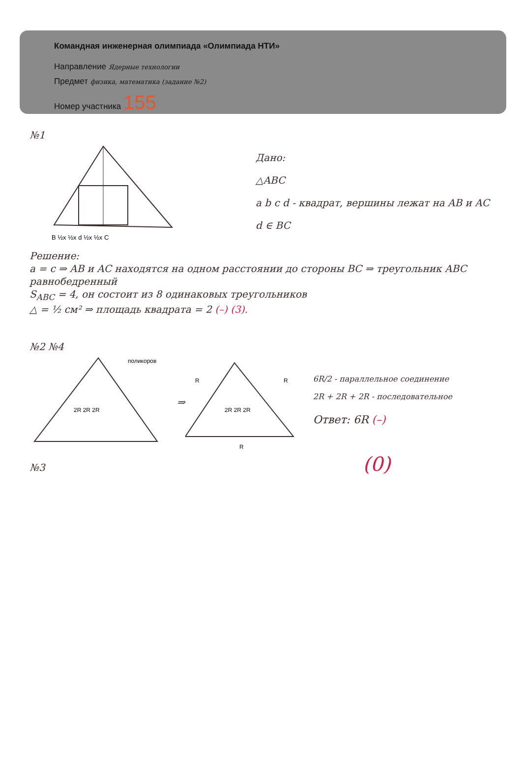Командная инженерная олимпиада «Олимпиада НТИ»
Направление Ядерные технологии
Предмет физика, математика (задание №2)
Номер участника 155
№1
B ½x ½x d ½x ½x C
Дано:
△ABC
a b c d - квадрат, вершины лежат на AB и AC
d ∈ BC
Решение:
a = c ⇒ AB и AC находятся на одном расстоянии до стороны BC ⇒ треугольник ABC равнобедренный
S<sub>ABC</sub> = 4, он состоит из 8 одинаковых треугольников
△ = ½ см² ⇒ площадь квадрата = 2 (–) (3).
№2 №4
поликоров
2R 2R 2R
⇒
R
R
2R 2R 2R
R
6R/2 - параллельное соединение
2R + 2R + 2R - последовательное
Ответ: 6R (–)
№3 (0)